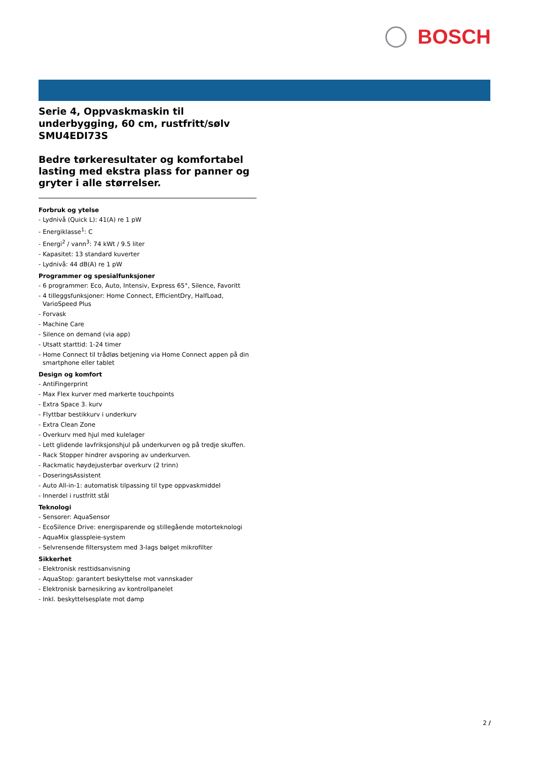BOSCH
Serie 4, Oppvaskmaskin til underbygging, 60 cm, rustfritt/sølv SMU4EDI73S
Bedre tørkeresultater og komfortabel lasting med ekstra plass for panner og gryter i alle størrelser.
Forbruk og ytelse
- Lydnivå (Quick L): 41(A) re 1 pW
- Energiklasse<sup>1</sup>: C
- Energi<sup>2</sup> / vann<sup>3</sup>: 74 kWt / 9.5 liter
- Kapasitet: 13 standard kuverter
- Lydnivå: 44 dB(A) re 1 pW
Programmer og spesialfunksjoner
- 6 programmer: Eco, Auto, Intensiv, Express 65°, Silence, Favoritt
- 4 tilleggsfunksjoner: Home Connect, EfficientDry, HalfLoad, VarioSpeed Plus
- Forvask
- Machine Care
- Silence on demand (via app)
- Utsatt starttid: 1-24 timer
- Home Connect til trådløs betjening via Home Connect appen på din smartphone eller tablet
Design og komfort
- AntiFingerprint
- Max Flex kurver med markerte touchpoints
- Extra Space 3. kurv
- Flyttbar bestikkurv i underkurv
- Extra Clean Zone
- Overkurv med hjul med kulelager
- Lett glidende lavfriksjonshjul på underkurven og på tredje skuffen.
- Rack Stopper hindrer avsporing av underkurven.
- Rackmatic høydejusterbar overkurv (2 trinn)
- DoseringsAssistent
- Auto All-in-1: automatisk tilpassing til type oppvaskmiddel
- Innerdel i rustfritt stål
Teknologi
- Sensorer: AquaSensor
- EcoSilence Drive: energisparende og stillegående motorteknologi
- AquaMix glasspleie-system
- Selvrensende filtersystem med 3-lags bølget mikrofilter
Sikkerhet
- Elektronisk resttidsanvisning
- AquaStop: garantert beskyttelse mot vannskader
- Elektronisk barnesikring av kontrollpanelet
- Inkl. beskyttelsesplate mot damp
2 /